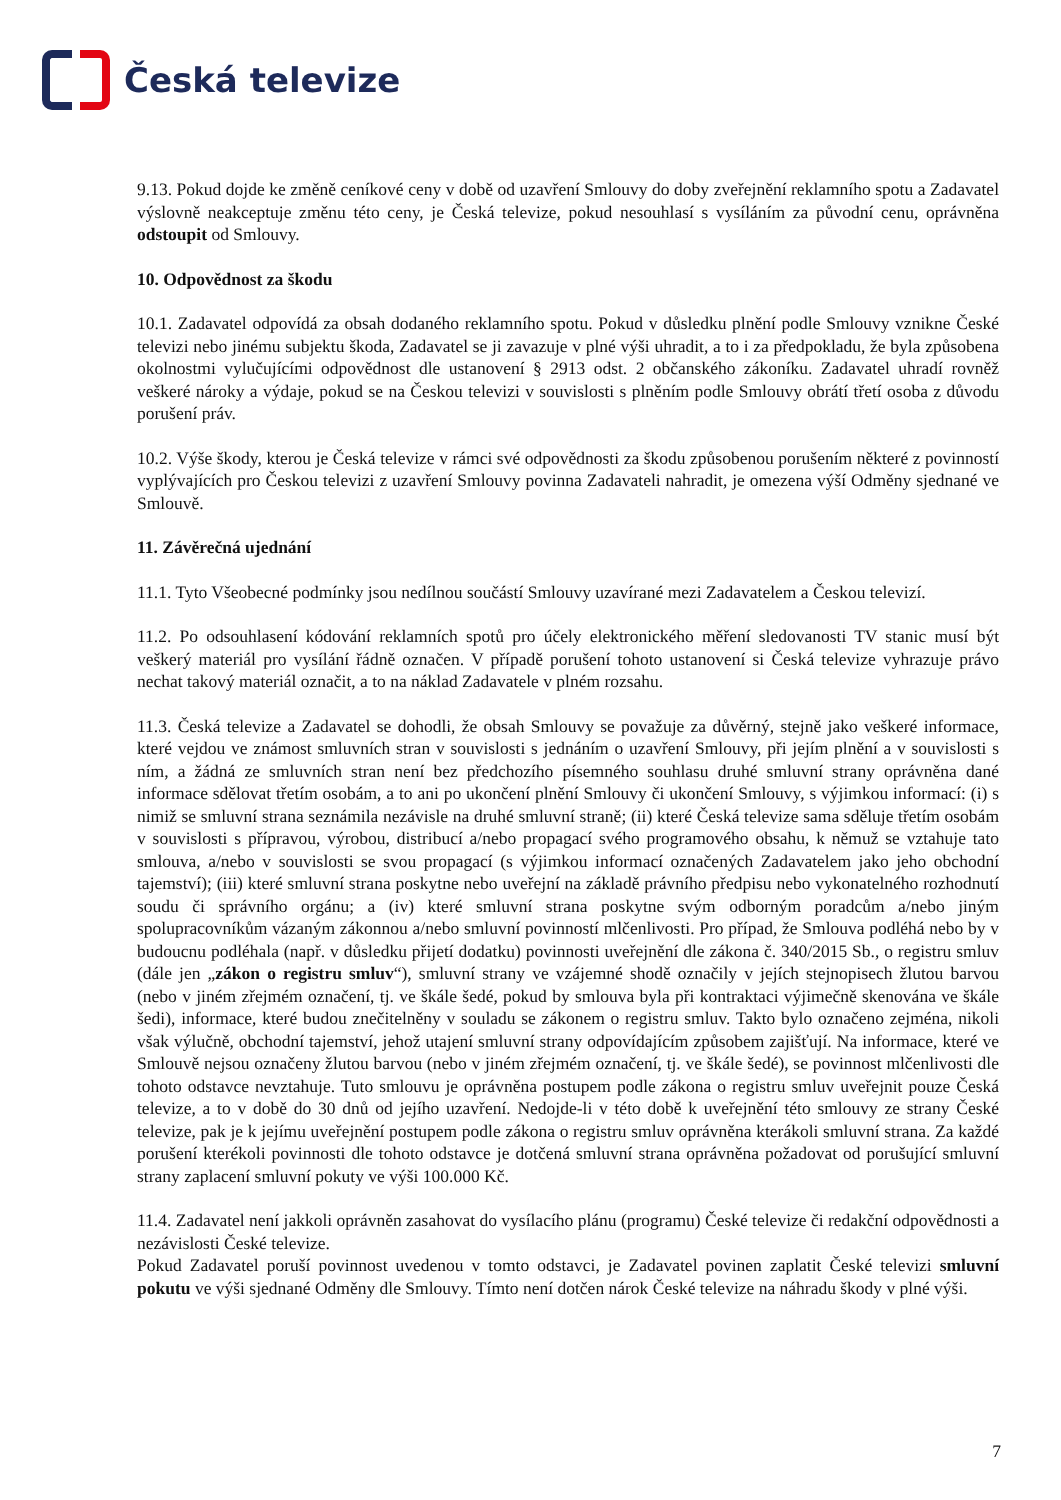Česká televize
9.13. Pokud dojde ke změně ceníkové ceny v době od uzavření Smlouvy do doby zveřejnění reklamního spotu a Zadavatel výslovně neakceptuje změnu této ceny, je Česká televize, pokud nesouhlasí s vysíláním za původní cenu, oprávněna odstoupit od Smlouvy.
10. Odpovědnost za škodu
10.1. Zadavatel odpovídá za obsah dodaného reklamního spotu. Pokud v důsledku plnění podle Smlouvy vznikne České televizi nebo jinému subjektu škoda, Zadavatel se ji zavazuje v plné výši uhradit, a to i za předpokladu, že byla způsobena okolnostmi vylučujícími odpovědnost dle ustanovení § 2913 odst. 2 občanského zákoníku. Zadavatel uhradí rovněž veškeré nároky a výdaje, pokud se na Českou televizi v souvislosti s plněním podle Smlouvy obrátí třetí osoba z důvodu porušení práv.
10.2. Výše škody, kterou je Česká televize v rámci své odpovědnosti za škodu způsobenou porušením některé z povinností vyplývajících pro Českou televizi z uzavření Smlouvy povinna Zadavateli nahradit, je omezena výší Odměny sjednané ve Smlouvě.
11. Závěrečná ujednání
11.1. Tyto Všeobecné podmínky jsou nedílnou součástí Smlouvy uzavírané mezi Zadavatelem a Českou televizí.
11.2. Po odsouhlasení kódování reklamních spotů pro účely elektronického měření sledovanosti TV stanic musí být veškerý materiál pro vysílání řádně označen. V případě porušení tohoto ustanovení si Česká televize vyhrazuje právo nechat takový materiál označit, a to na náklad Zadavatele v plném rozsahu.
11.3. Česká televize a Zadavatel se dohodli, že obsah Smlouvy se považuje za důvěrný, stejně jako veškeré informace, které vejdou ve známost smluvních stran v souvislosti s jednáním o uzavření Smlouvy, při jejím plnění a v souvislosti s ním, a žádná ze smluvních stran není bez předchozího písemného souhlasu druhé smluvní strany oprávněna dané informace sdělovat třetím osobám, a to ani po ukončení plnění Smlouvy či ukončení Smlouvy, s výjimkou informací: (i) s nimiž se smluvní strana seznámila nezávisle na druhé smluvní straně; (ii) které Česká televize sama sděluje třetím osobám v souvislosti s přípravou, výrobou, distribucí a/nebo propagací svého programového obsahu, k němuž se vztahuje tato smlouva, a/nebo v souvislosti se svou propagací (s výjimkou informací označených Zadavatelem jako jeho obchodní tajemství); (iii) které smluvní strana poskytne nebo uveřejní na základě právního předpisu nebo vykonatelného rozhodnutí soudu či správního orgánu; a (iv) které smluvní strana poskytne svým odborným poradcům a/nebo jiným spolupracovníkům vázaným zákonnou a/nebo smluvní povinností mlčenlivosti. Pro případ, že Smlouva podléhá nebo by v budoucnu podléhala (např. v důsledku přijetí dodatku) povinnosti uveřejnění dle zákona č. 340/2015 Sb., o registru smluv (dále jen „zákon o registru smluv“), smluvní strany ve vzájemné shodě označily v jejích stejnopisech žlutou barvou (nebo v jiném zřejmém označení, tj. ve škále šedé, pokud by smlouva byla při kontraktaci výjimečně skenována ve škále šedi), informace, které budou znečitelněny v souladu se zákonem o registru smluv. Takto bylo označeno zejména, nikoli však výlučně, obchodní tajemství, jehož utajení smluvní strany odpovídajícím způsobem zajišťují. Na informace, které ve Smlouvě nejsou označeny žlutou barvou (nebo v jiném zřejmém označení, tj. ve škále šedé), se povinnost mlčenlivosti dle tohoto odstavce nevztahuje. Tuto smlouvu je oprávněna postupem podle zákona o registru smluv uveřejnit pouze Česká televize, a to v době do 30 dnů od jejího uzavření. Nedojde-li v této době k uveřejnění této smlouvy ze strany České televize, pak je k jejímu uveřejnění postupem podle zákona o registru smluv oprávněna kterákoli smluvní strana. Za každé porušení kterékoli povinnosti dle tohoto odstavce je dotčená smluvní strana oprávněna požadovat od porušující smluvní strany zaplacení smluvní pokuty ve výši 100.000 Kč.
11.4. Zadavatel není jakkoli oprávněn zasahovat do vysílacího plánu (programu) České televize či redakční odpovědnosti a nezávislosti České televize.
Pokud Zadavatel poruší povinnost uvedenou v tomto odstavci, je Zadavatel povinen zaplatit České televizi smluvní pokutu ve výši sjednané Odměny dle Smlouvy. Tímto není dotčen nárok České televize na náhradu škody v plné výši.
7